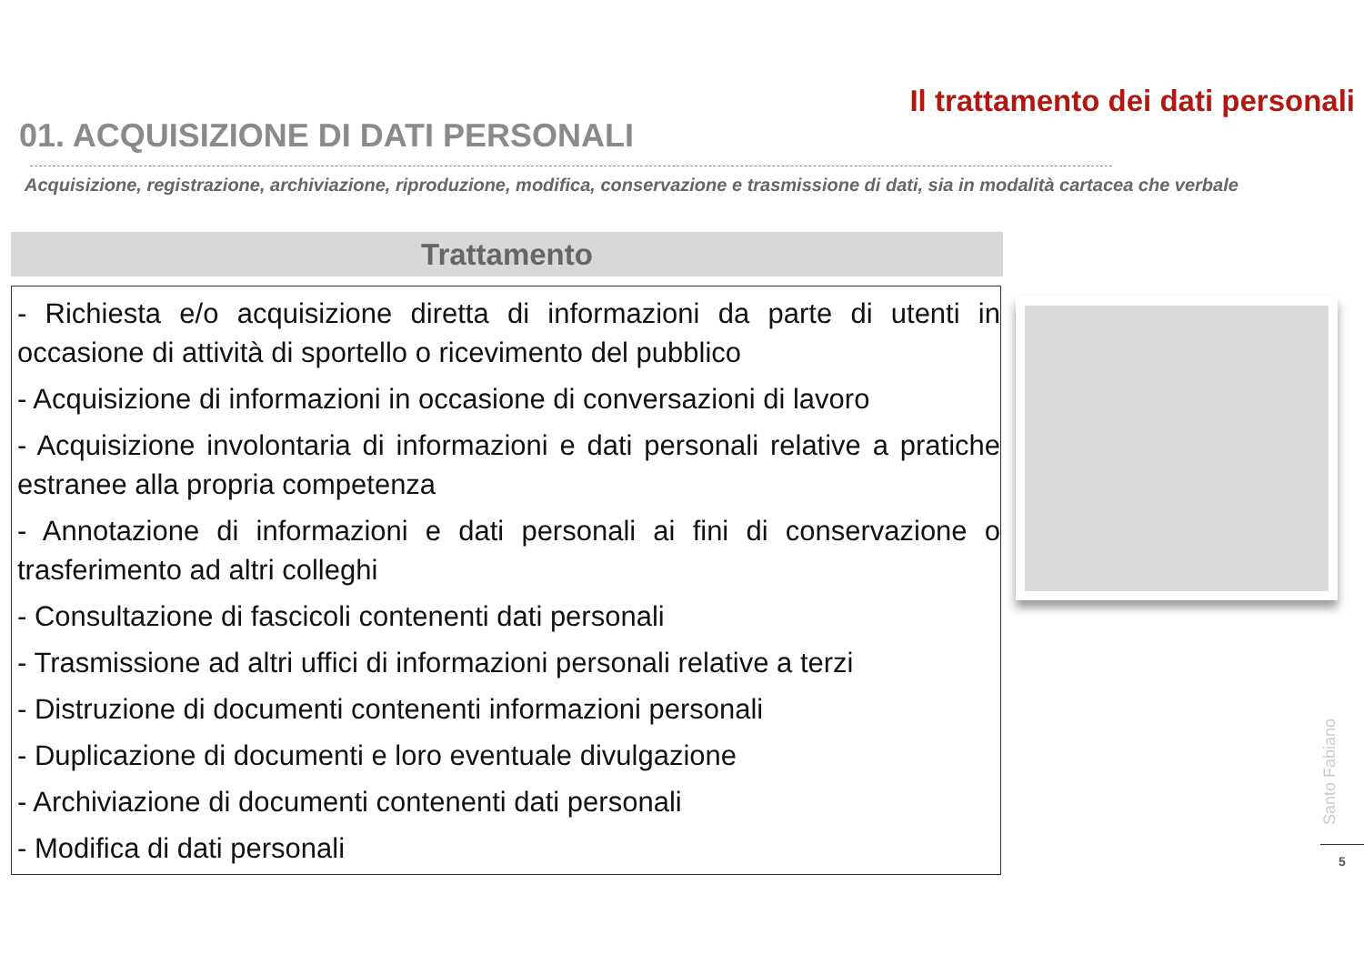Il trattamento dei dati personali
01. ACQUISIZIONE DI DATI PERSONALI
Acquisizione, registrazione, archiviazione, riproduzione, modifica, conservazione e trasmissione di dati, sia in modalità cartacea che verbale
Trattamento
- Richiesta e/o acquisizione diretta di informazioni da parte di utenti in occasione di attività di sportello o ricevimento del pubblico
- Acquisizione di informazioni in occasione di conversazioni di lavoro
- Acquisizione involontaria di informazioni e dati personali relative a pratiche estranee alla propria competenza
- Annotazione di informazioni e dati personali ai fini di conservazione o trasferimento ad altri colleghi
- Consultazione di fascicoli contenenti dati personali
- Trasmissione ad altri uffici di informazioni personali relative a terzi
- Distruzione di documenti contenenti informazioni personali
- Duplicazione di documenti e loro eventuale divulgazione
- Archiviazione di documenti contenenti dati personali
- Modifica di dati personali
Santo Fabiano
5